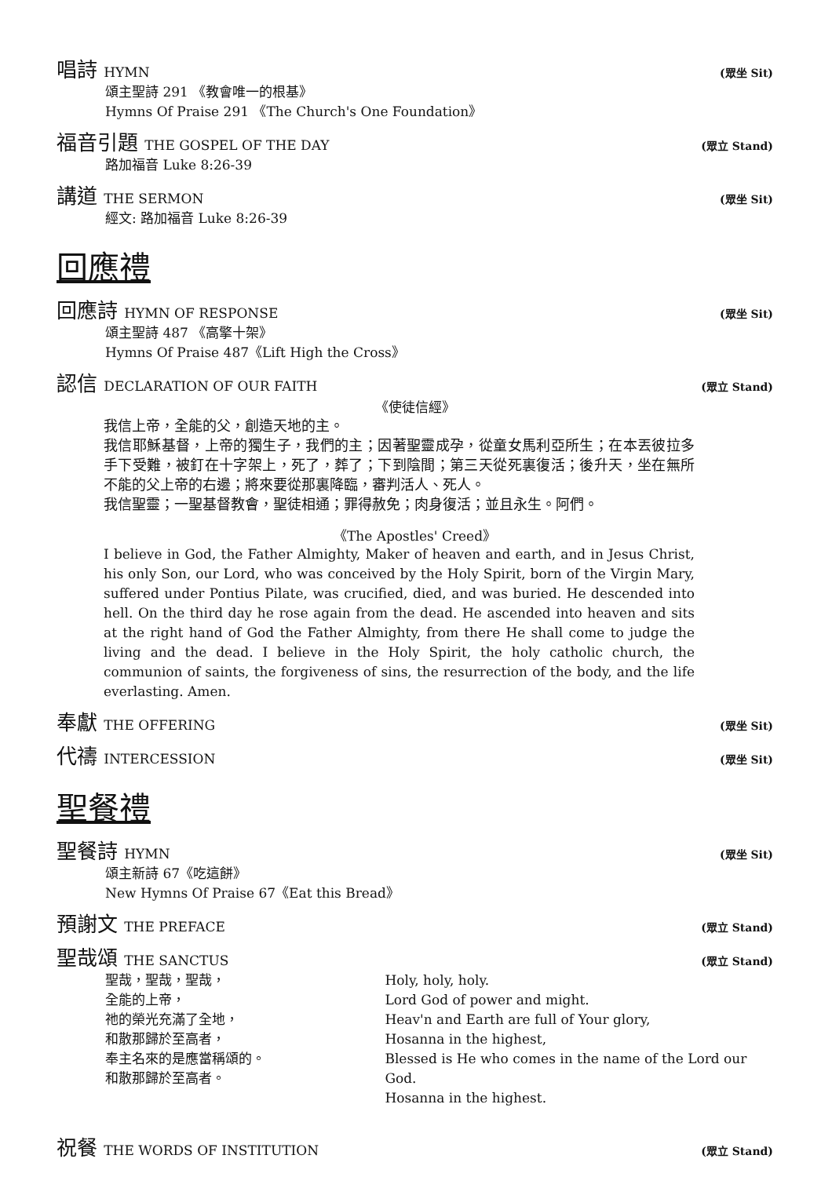唱詩 HYMN (眾坐 Sit)
頌主聖詩 291 《教會唯一的根基》
Hymns Of Praise 291 《The Church's One Foundation》
福音引題 THE GOSPEL OF THE DAY (眾立 Stand)
路加福音 Luke 8:26-39
講道 THE SERMON (眾坐 Sit)
經文: 路加福音 Luke 8:26-39
回應禮
回應詩 HYMN OF RESPONSE (眾坐 Sit)
頌主聖詩 487 《高擎十架》
Hymns Of Praise 487《Lift High the Cross》
認信 DECLARATION OF OUR FAITH (眾立 Stand)
《使徒信經》
我信上帝，全能的父，創造天地的主。
我信耶穌基督，上帝的獨生子，我們的主；因著聖靈成孕，從童女馬利亞所生；在本丟彼拉多手下受難，被釘在十字架上，死了，葬了；下到陰間；第三天從死裏復活；後升天，坐在無所不能的父上帝的右邊；將來要從那裏降臨，審判活人、死人。
我信聖靈；一聖基督教會，聖徒相通；罪得赦免；肉身復活；並且永生。阿們。
《The Apostles' Creed》
I believe in God, the Father Almighty, Maker of heaven and earth, and in Jesus Christ, his only Son, our Lord, who was conceived by the Holy Spirit, born of the Virgin Mary, suffered under Pontius Pilate, was crucified, died, and was buried. He descended into hell. On the third day he rose again from the dead. He ascended into heaven and sits at the right hand of God the Father Almighty, from there He shall come to judge the living and the dead. I believe in the Holy Spirit, the holy catholic church, the communion of saints, the forgiveness of sins, the resurrection of the body, and the life everlasting. Amen.
奉獻 THE OFFERING (眾坐 Sit)
代禱 INTERCESSION (眾坐 Sit)
聖餐禮
聖餐詩 HYMN (眾坐 Sit)
頌主新詩 67《吃這餅》
New Hymns Of Praise 67《Eat this Bread》
預謝文 THE PREFACE (眾立 Stand)
聖哉頌 THE SANCTUS (眾立 Stand)
聖哉，聖哉，聖哉，
全能的上帝，
祂的榮光充滿了全地，
和散那歸於至高者，
奉主名來的是應當稱頌的。
和散那歸於至高者。
Holy, holy, holy.
Lord God of power and might.
Heav'n and Earth are full of Your glory,
Hosanna in the highest,
Blessed is He who comes in the name of the Lord our God.
Hosanna in the highest.
祝餐 THE WORDS OF INSTITUTION (眾立 Stand)